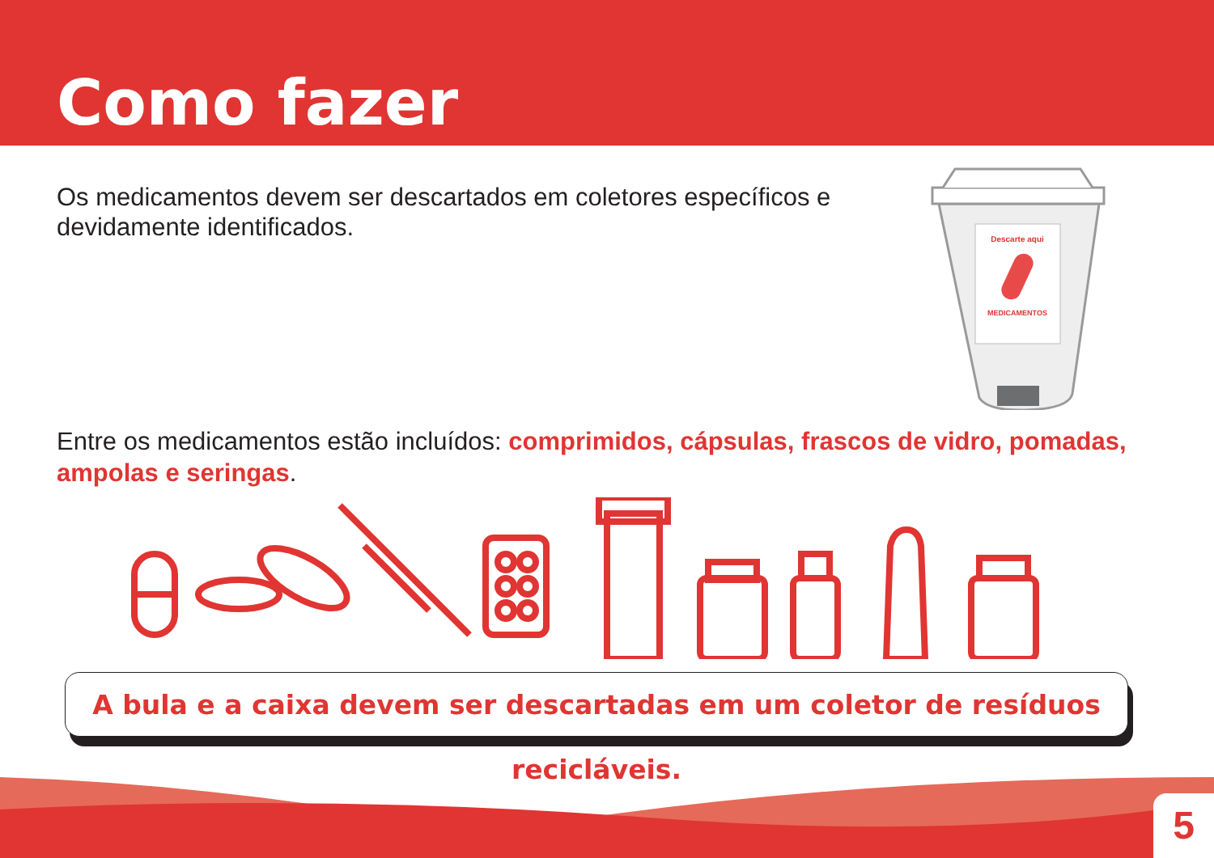Como fazer
Os medicamentos devem ser descartados em coletores específicos e devidamente identificados.
Descarte aqui
MEDICAMENTOS
Entre os medicamentos estão incluídos: comprimidos, cápsulas, frascos de vidro, pomadas, ampolas e seringas.
A bula e a caixa devem ser descartadas em um coletor de resíduos recicláveis.
5